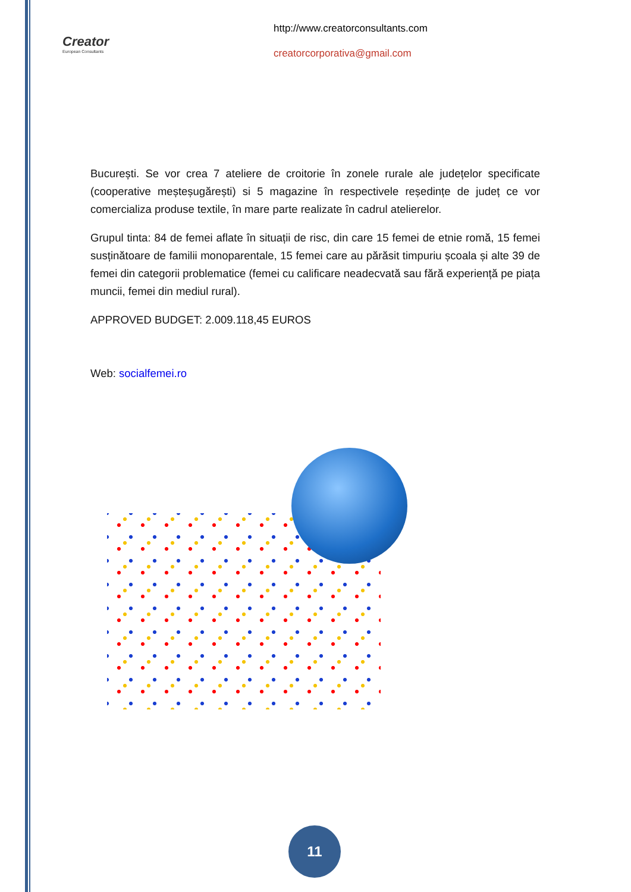Creator
European Consultants
http://www.creatorconsultants.com
creatorcorporativa@gmail.com
București. Se vor crea 7 ateliere de croitorie în zonele rurale ale județelor specificate (cooperative meșteșugărești) si 5 magazine în respectivele reședințe de județ ce vor comercializa produse textile, în mare parte realizate în cadrul atelierelor.
Grupul tinta: 84 de femei aflate în situații de risc, din care 15 femei de etnie romă, 15 femei susținătoare de familii monoparentale, 15 femei care au părăsit timpuriu școala și alte 39 de femei din categorii problematice (femei cu calificare neadecvată sau fără experiență pe piața muncii, femei din mediul rural).
APPROVED BUDGET: 2.009.118,45 EUROS
Web: socialfemei.ro
11